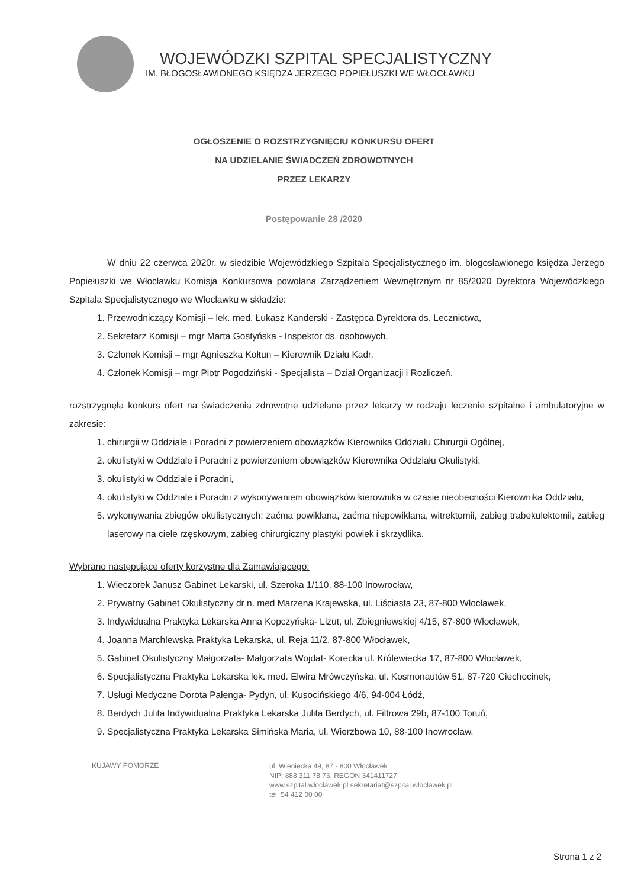WOJEWÓDZKI SZPITAL SPECJALISTYCZNY
IM. BŁOGOSŁAWIONEGO KSIĘDZA JERZEGO POPIEŁUSZKI WE WŁOCŁAWKU
OGŁOSZENIE O ROZSTRZYGNIĘCIU KONKURSU OFERT
NA UDZIELANIE ŚWIADCZEŃ ZDROWOTNYCH
PRZEZ LEKARZY
Postępowanie 28 /2020
W dniu 22 czerwca 2020r. w siedzibie Wojewódzkiego Szpitala Specjalistycznego im. błogosławionego księdza Jerzego Popiełuszki we Włocławku Komisja Konkursowa powołana Zarządzeniem Wewnętrznym nr 85/2020 Dyrektora Wojewódzkiego Szpitala Specjalistycznego we Włocławku w składzie:
1. Przewodniczący Komisji – lek. med. Łukasz Kanderski - Zastępca Dyrektora ds. Lecznictwa,
2. Sekretarz Komisji – mgr Marta Gostyńska - Inspektor ds. osobowych,
3. Członek Komisji – mgr Agnieszka Kołtun – Kierownik Działu Kadr,
4. Członek Komisji – mgr Piotr Pogodziński - Specjalista – Dział Organizacji i Rozliczeń.
rozstrzygnęła konkurs ofert na świadczenia zdrowotne udzielane przez lekarzy w rodzaju leczenie szpitalne i ambulatoryjne w zakresie:
1. chirurgii w Oddziale i Poradni z powierzeniem obowiązków Kierownika Oddziału Chirurgii Ogólnej,
2. okulistyki w Oddziale i Poradni z powierzeniem obowiązków Kierownika Oddziału Okulistyki,
3. okulistyki w Oddziale i Poradni,
4. okulistyki w Oddziale i Poradni z wykonywaniem obowiązków kierownika w czasie nieobecności Kierownika Oddziału,
5. wykonywania zbiegów okulistycznych: zaćma powikłana, zaćma niepowikłana, witrektomii, zabieg trabekulektomii, zabieg laserowy na ciele rzęskowym, zabieg chirurgiczny plastyki powiek i skrzydlika.
Wybrano następujące oferty korzystne dla Zamawiającego:
1. Wieczorek Janusz Gabinet Lekarski, ul. Szeroka 1/110, 88-100 Inowrocław,
2. Prywatny Gabinet Okulistyczny dr n. med Marzena Krajewska, ul. Liściasta 23, 87-800 Włocławek,
3. Indywidualna Praktyka Lekarska Anna Kopczyńska- Lizut, ul. Zbiegniewskiej 4/15, 87-800 Włocławek,
4. Joanna Marchlewska Praktyka Lekarska, ul. Reja 11/2, 87-800 Włocławek,
5. Gabinet Okulistyczny Małgorzata- Małgorzata Wojdat- Korecka ul. Królewiecka 17, 87-800 Włocławek,
6. Specjalistyczna Praktyka Lekarska lek. med. Elwira Mrówczyńska, ul. Kosmonautów 51, 87-720 Ciechocinek,
7. Usługi Medyczne Dorota Pałenga- Pydyn, ul. Kusocińskiego 4/6, 94-004 Łódź,
8. Berdych Julita Indywidualna Praktyka Lekarska Julita Berdych, ul. Filtrowa 29b, 87-100 Toruń,
9. Specjalistyczna Praktyka Lekarska Simińska Maria, ul. Wierzbowa 10, 88-100 Inowrocław.
KUJAWY POMORZE
ul. Wieniecka 49, 87 - 800 Włocławek
NIP: 888 311 78 73, REGON 341411727
www.szpital.wloclawek.pl sekretariat@szpital.wloclawek.pl
tel. 54 412 00 00
Strona 1 z 2